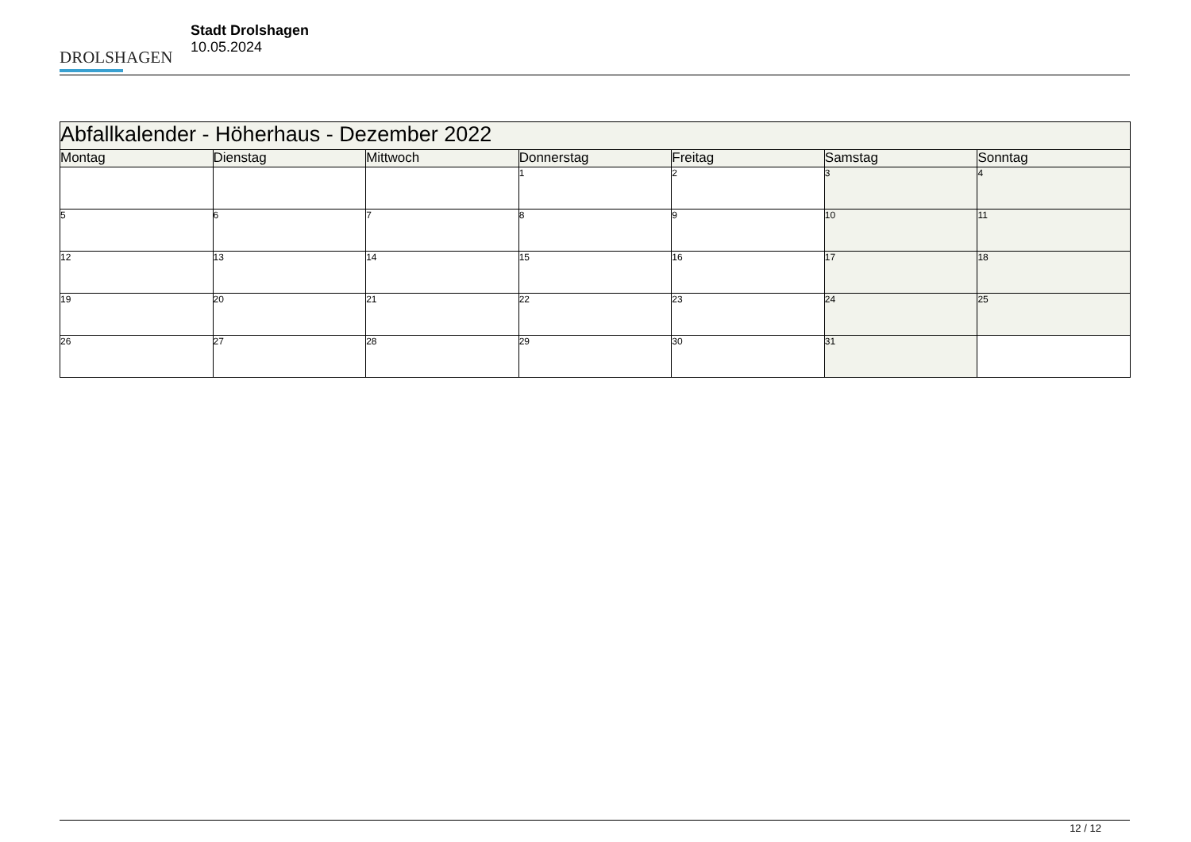DROLSHAGEN
Stadt Drolshagen
10.05.2024
| Abfallkalender - Höherhaus - Dezember 2022 | | | | | | |
| --- | --- | --- | --- | --- | --- | --- |
| Montag | Dienstag | Mittwoch | Donnerstag | Freitag | Samstag | Sonntag |
| | | | 1 | 2 | 3 | 4 |
| 5 | 6 | 7 | 8 | 9 | 10 | 11 |
| 12 | 13 | 14 | 15 | 16 | 17 | 18 |
| 19 | 20 | 21 | 22 | 23 | 24 | 25 |
| 26 | 27 | 28 | 29 | 30 | 31 | |
12 / 12